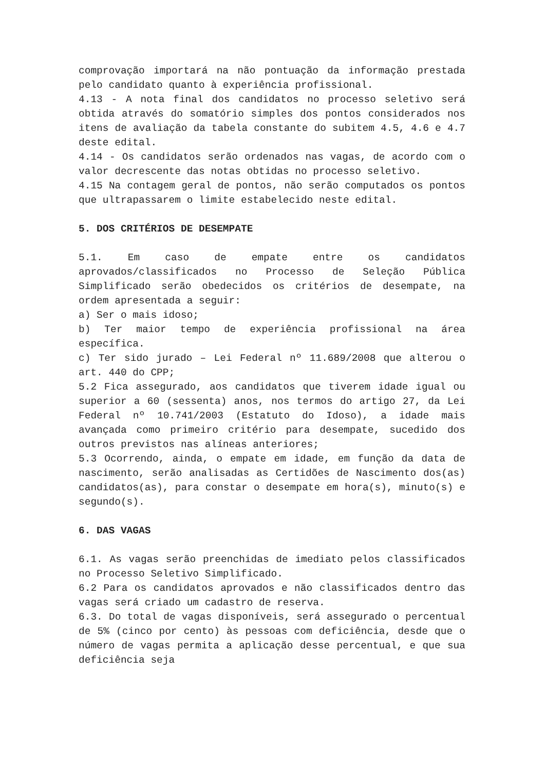comprovação importará na não pontuação da informação prestada pelo candidato quanto à experiência profissional.
4.13 - A nota final dos candidatos no processo seletivo será obtida através do somatório simples dos pontos considerados nos itens de avaliação da tabela constante do subitem 4.5, 4.6 e 4.7 deste edital.
4.14 - Os candidatos serão ordenados nas vagas, de acordo com o valor decrescente das notas obtidas no processo seletivo.
4.15 Na contagem geral de pontos, não serão computados os pontos que ultrapassarem o limite estabelecido neste edital.
5. DOS CRITÉRIOS DE DESEMPATE
5.1. Em caso de empate entre os candidatos aprovados/classificados no Processo de Seleção Pública Simplificado serão obedecidos os critérios de desempate, na ordem apresentada a seguir:
a) Ser o mais idoso;
b) Ter maior tempo de experiência profissional na área específica.
c) Ter sido jurado – Lei Federal nº 11.689/2008 que alterou o art. 440 do CPP;
5.2 Fica assegurado, aos candidatos que tiverem idade igual ou superior a 60 (sessenta) anos, nos termos do artigo 27, da Lei Federal nº 10.741/2003 (Estatuto do Idoso), a idade mais avançada como primeiro critério para desempate, sucedido dos outros previstos nas alíneas anteriores;
5.3 Ocorrendo, ainda, o empate em idade, em função da data de nascimento, serão analisadas as Certidões de Nascimento dos(as) candidatos(as), para constar o desempate em hora(s), minuto(s) e segundo(s).
6. DAS VAGAS
6.1. As vagas serão preenchidas de imediato pelos classificados no Processo Seletivo Simplificado.
6.2 Para os candidatos aprovados e não classificados dentro das vagas será criado um cadastro de reserva.
6.3. Do total de vagas disponíveis, será assegurado o percentual de 5% (cinco por cento) às pessoas com deficiência, desde que o número de vagas permita a aplicação desse percentual, e que sua deficiência seja